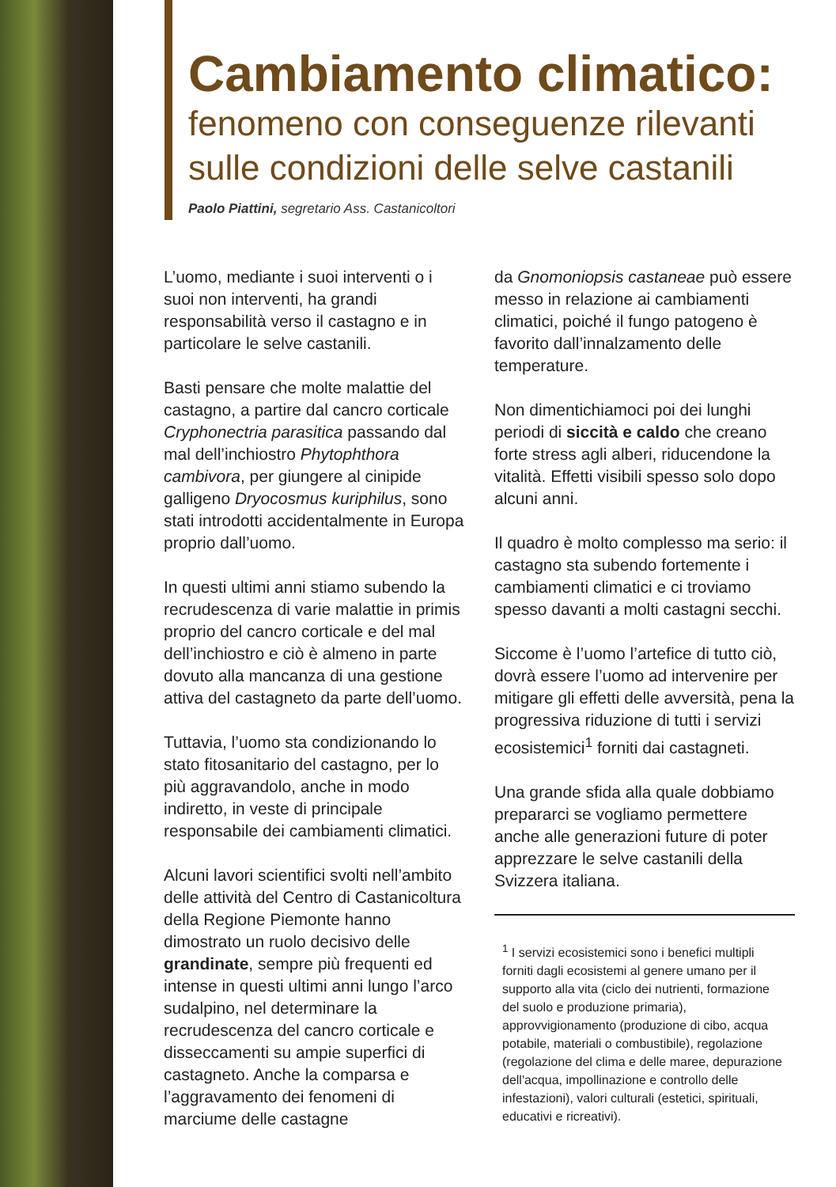Cambiamento climatico:
fenomeno con conseguenze rilevanti sulle condizioni delle selve castanili
Paolo Piattini, segretario Ass. Castanicoltori
L’uomo, mediante i suoi interventi o i suoi non interventi, ha grandi responsabilità verso il castagno e in particolare le selve castanili.
Basti pensare che molte malattie del castagno, a partire dal cancro corticale Cryphonectria parasitica passando dal mal dell’inchiostro Phytophthora cambivora, per giungere al cinipide galligeno Dryocosmus kuriphilus, sono stati introdotti accidentalmente in Europa proprio dall’uomo.
In questi ultimi anni stiamo subendo la recrudescenza di varie malattie in primis proprio del cancro corticale e del mal dell’inchiostro e ciò è almeno in parte dovuto alla mancanza di una gestione attiva del castagneto da parte dell’uomo.
Tuttavia, l’uomo sta condizionando lo stato fitosanitario del castagno, per lo più aggravandolo, anche in modo indiretto, in veste di principale responsabile dei cambiamenti climatici.
Alcuni lavori scientifici svolti nell’ambito delle attività del Centro di Castanicoltura della Regione Piemonte hanno dimostrato un ruolo decisivo delle grandinate, sempre più frequenti ed intense in questi ultimi anni lungo l’arco sudalpino, nel determinare la recrudescenza del cancro corticale e disseccamenti su ampie superfici di castagneto. Anche la comparsa e l’aggravamento dei fenomeni di marciume delle castagne
da Gnomoniopsis castaneae può essere messo in relazione ai cambiamenti climatici, poiché il fungo patogeno è favorito dall’innalzamento delle temperature.
Non dimentichiamoci poi dei lunghi periodi di siccità e caldo che creano forte stress agli alberi, riducendone la vitalità. Effetti visibili spesso solo dopo alcuni anni.
Il quadro è molto complesso ma serio: il castagno sta subendo fortemente i cambiamenti climatici e ci troviamo spesso davanti a molti castagni secchi.
Siccome è l’uomo l’artefice di tutto ciò, dovrà essere l’uomo ad intervenire per mitigare gli effetti delle avversità, pena la progressiva riduzione di tutti i servizi ecosistemici<sup>1</sup> forniti dai castagneti.
Una grande sfida alla quale dobbiamo prepararci se vogliamo permettere anche alle generazioni future di poter apprezzare le selve castanili della Svizzera italiana.
<sup>1</sup> I servizi ecosistemici sono i benefici multipli forniti dagli ecosistemi al genere umano per il supporto alla vita (ciclo dei nutrienti, formazione del suolo e produzione primaria), approvvigionamento (produzione di cibo, acqua potabile, materiali o combustibile), regolazione (regolazione del clima e delle maree, depurazione dell'acqua, impollinazione e controllo delle infestazioni), valori culturali (estetici, spirituali, educativi e ricreativi).